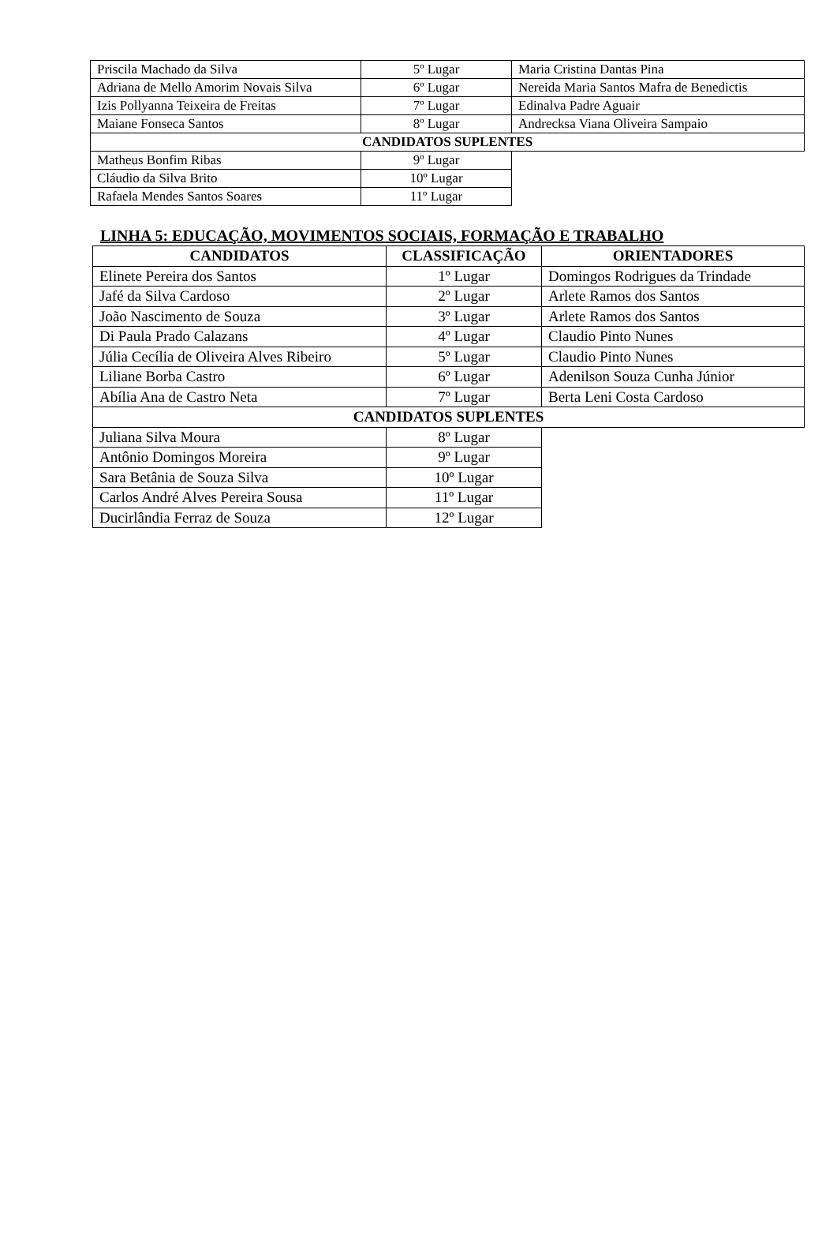| Priscila Machado da Silva | 5º Lugar | Maria Cristina Dantas Pina |
| Adriana de Mello Amorim Novais Silva | 6º Lugar | Nereida Maria Santos Mafra de Benedictis |
| Izis Pollyanna Teixeira de Freitas | 7º Lugar | Edinalva Padre Aguair |
| Maiane Fonseca Santos | 8º Lugar | Andrecksa Viana Oliveira Sampaio |
| CANDIDATOS SUPLENTES | | |
| Matheus Bonfim Ribas | 9º Lugar | |
| Cláudio da Silva Brito | 10º Lugar | |
| Rafaela Mendes Santos Soares | 11º Lugar | |
LINHA 5: EDUCAÇÃO, MOVIMENTOS SOCIAIS, FORMAÇÃO E TRABALHO
| CANDIDATOS | CLASSIFICAÇÃO | ORIENTADORES |
| --- | --- | --- |
| Elinete Pereira dos Santos | 1º Lugar | Domingos Rodrigues da Trindade |
| Jafé da Silva Cardoso | 2º Lugar | Arlete Ramos dos Santos |
| João Nascimento de Souza | 3º Lugar | Arlete Ramos dos Santos |
| Di Paula Prado Calazans | 4º Lugar | Claudio Pinto Nunes |
| Júlia Cecília de Oliveira Alves Ribeiro | 5º Lugar | Claudio Pinto Nunes |
| Liliane Borba Castro | 6º Lugar | Adenilson Souza Cunha Júnior |
| Abília Ana de Castro Neta | 7º Lugar | Berta Leni Costa Cardoso |
| CANDIDATOS SUPLENTES | | |
| Juliana Silva Moura | 8º Lugar | |
| Antônio Domingos Moreira | 9º Lugar | |
| Sara Betânia de Souza Silva | 10º Lugar | |
| Carlos André Alves Pereira Sousa | 11º Lugar | |
| Ducirlândia Ferraz de Souza | 12º Lugar | |